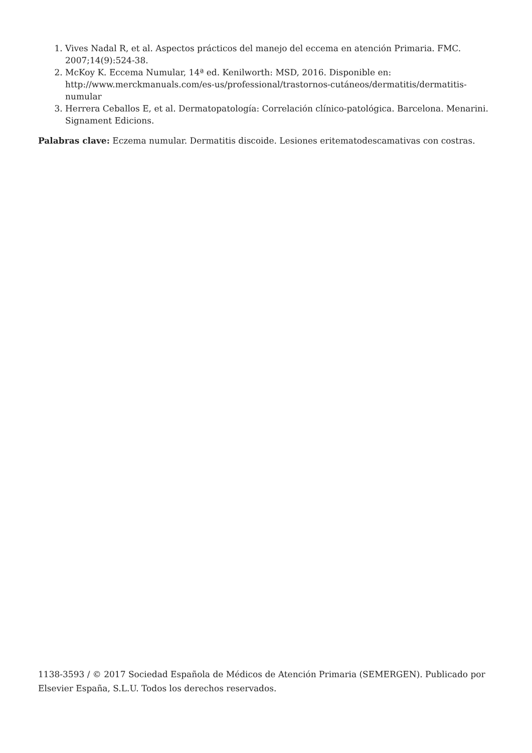1. Vives Nadal R, et al. Aspectos prácticos del manejo del eccema en atención Primaria. FMC. 2007;14(9):524-38.
2. McKoy K. Eccema Numular, 14ª ed. Kenilworth: MSD, 2016. Disponible en: http://www.merckmanuals.com/es-us/professional/trastornos-cutáneos/dermatitis/dermatitis-numular
3. Herrera Ceballos E, et al. Dermatopatología: Correlación clínico-patológica. Barcelona. Menarini. Signament Edicions.
Palabras clave: Eczema numular. Dermatitis discoide. Lesiones eritematodescamativas con costras.
1138-3593 / © 2017 Sociedad Española de Médicos de Atención Primaria (SEMERGEN). Publicado por Elsevier España, S.L.U. Todos los derechos reservados.